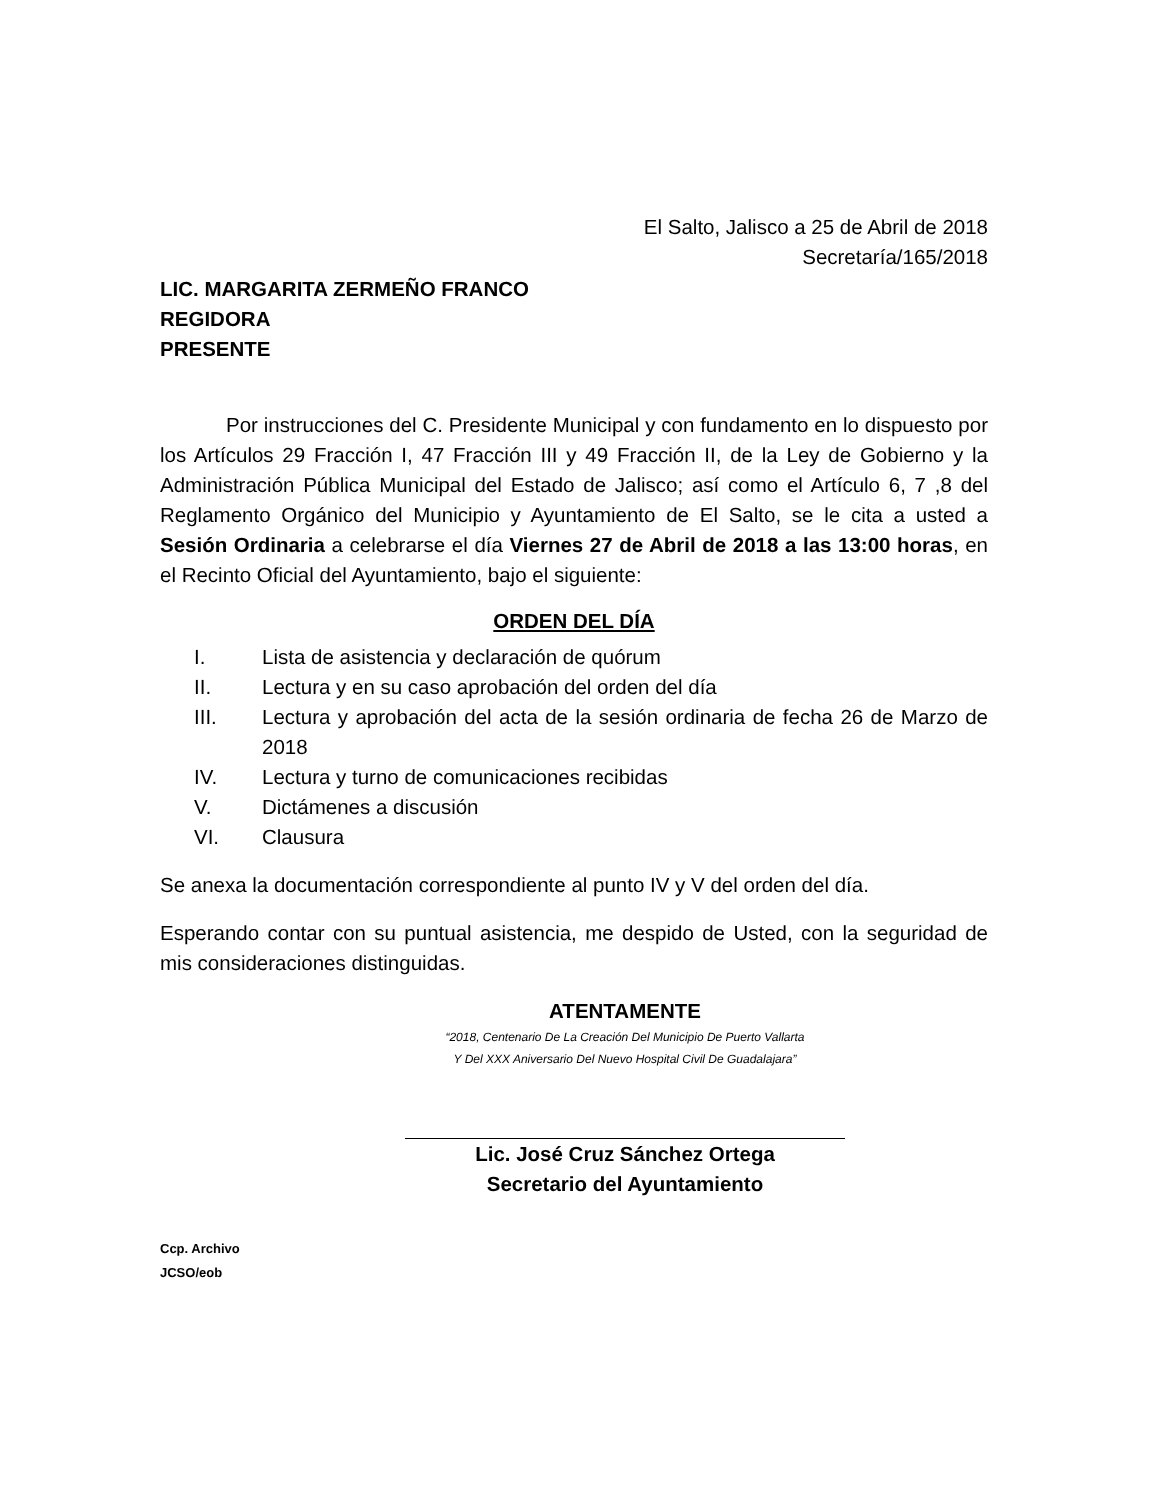El Salto, Jalisco a 25 de Abril de 2018
Secretaría/165/2018
LIC. MARGARITA ZERMEÑO FRANCO
REGIDORA
PRESENTE
Por instrucciones del C. Presidente Municipal y con fundamento en lo dispuesto por los Artículos 29 Fracción I, 47 Fracción III y 49 Fracción II, de la Ley de Gobierno y la Administración Pública Municipal del Estado de Jalisco; así como el Artículo 6, 7 ,8 del Reglamento Orgánico del Municipio y Ayuntamiento de El Salto, se le cita a usted a Sesión Ordinaria a celebrarse el día Viernes 27 de Abril de 2018 a las 13:00 horas, en el Recinto Oficial del Ayuntamiento, bajo el siguiente:
ORDEN DEL DÍA
I. Lista de asistencia y declaración de quórum
II. Lectura y en su caso aprobación del orden del día
III. Lectura y aprobación del acta de la sesión ordinaria de fecha 26 de Marzo de 2018
IV. Lectura y turno de comunicaciones recibidas
V. Dictámenes a discusión
VI. Clausura
Se anexa la documentación correspondiente al punto IV y V del orden del día.
Esperando contar con su puntual asistencia, me despido de Usted, con la seguridad de mis consideraciones distinguidas.
ATENTAMENTE
“2018, Centenario De La Creación Del Municipio De Puerto Vallarta
Y Del XXX Aniversario Del Nuevo Hospital Civil De Guadalajara”
Lic. José Cruz Sánchez Ortega
Secretario del Ayuntamiento
Ccp. Archivo
JCSO/eob